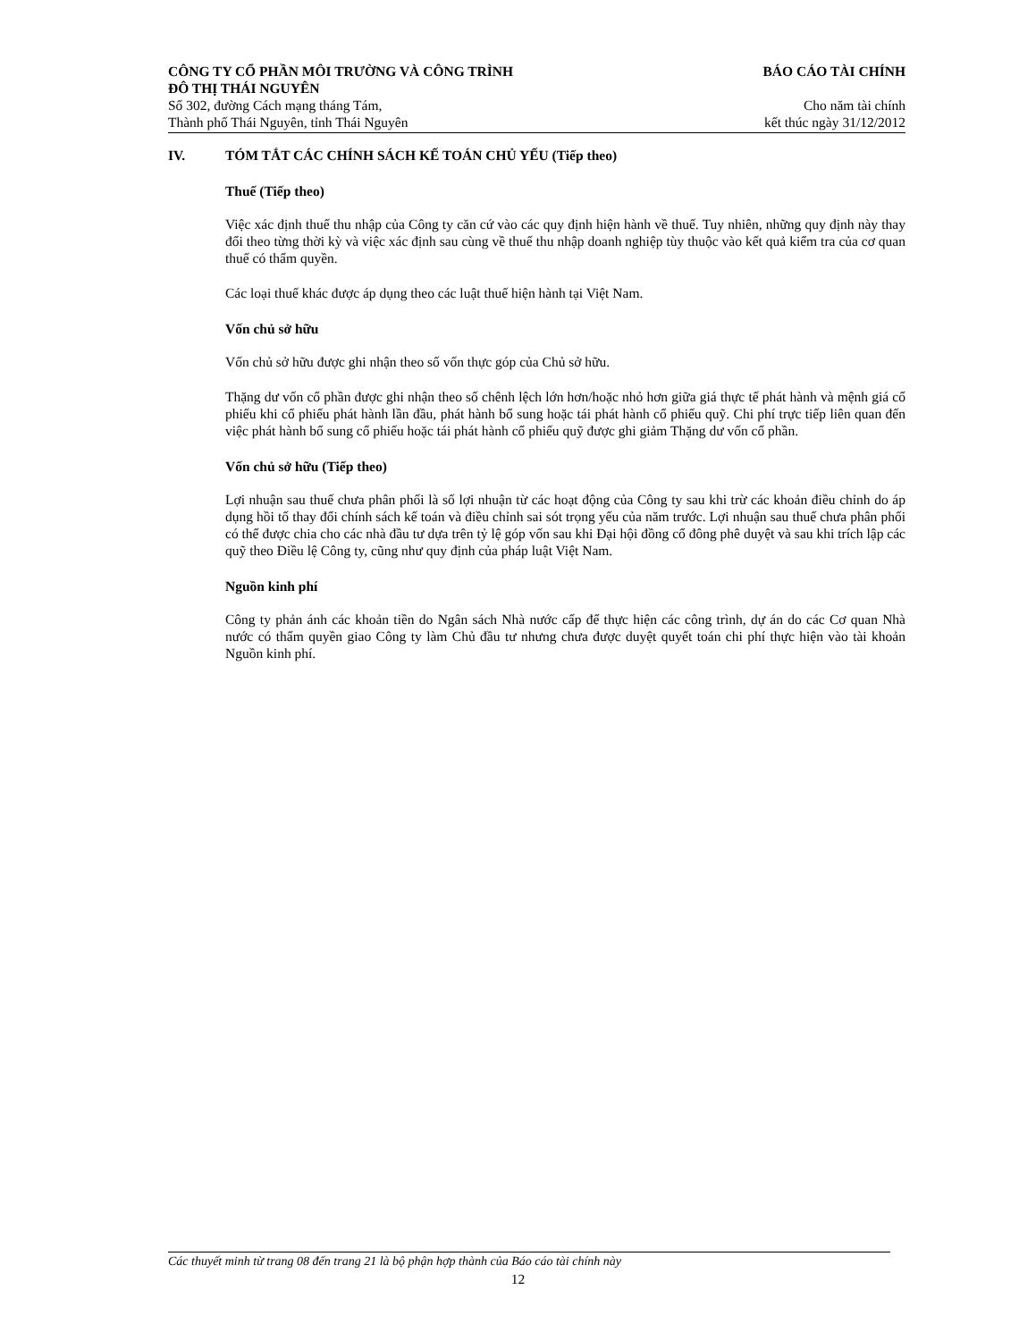CÔNG TY CỔ PHẦN MÔI TRƯỜNG VÀ CÔNG TRÌNH BÁO CÁO TÀI CHÍNH
ĐÔ THỊ THÁI NGUYÊN
Số 302, đường Cách mạng tháng Tám, Cho năm tài chính
Thành phố Thái Nguyên, tỉnh Thái Nguyên kết thúc ngày 31/12/2012
IV. TÓM TẮT CÁC CHÍNH SÁCH KẾ TOÁN CHỦ YẾU (Tiếp theo)
Thuế (Tiếp theo)
Việc xác định thuế thu nhập của Công ty căn cứ vào các quy định hiện hành về thuế. Tuy nhiên, những quy định này thay đổi theo từng thời kỳ và việc xác định sau cùng về thuế thu nhập doanh nghiệp tùy thuộc vào kết quả kiểm tra của cơ quan thuế có thẩm quyền.
Các loại thuế khác được áp dụng theo các luật thuế hiện hành tại Việt Nam.
Vốn chủ sở hữu
Vốn chủ sở hữu được ghi nhận theo số vốn thực góp của Chủ sở hữu.
Thặng dư vốn cổ phần được ghi nhận theo số chênh lệch lớn hơn/hoặc nhỏ hơn giữa giá thực tế phát hành và mệnh giá cổ phiếu khi cổ phiếu phát hành lần đầu, phát hành bổ sung hoặc tái phát hành cổ phiếu quỹ. Chi phí trực tiếp liên quan đến việc phát hành bổ sung cổ phiếu hoặc tái phát hành cổ phiếu quỹ được ghi giảm Thặng dư vốn cổ phần.
Vốn chủ sở hữu (Tiếp theo)
Lợi nhuận sau thuế chưa phân phối là số lợi nhuận từ các hoạt động của Công ty sau khi trừ các khoản điều chỉnh do áp dụng hồi tố thay đổi chính sách kế toán và điều chỉnh sai sót trọng yếu của năm trước. Lợi nhuận sau thuế chưa phân phối có thể được chia cho các nhà đầu tư dựa trên tỷ lệ góp vốn sau khi Đại hội đồng cổ đông phê duyệt và sau khi trích lập các quỹ theo Điều lệ Công ty, cũng như quy định của pháp luật Việt Nam.
Nguồn kinh phí
Công ty phản ánh các khoản tiền do Ngân sách Nhà nước cấp để thực hiện các công trình, dự án do các Cơ quan Nhà nước có thẩm quyền giao Công ty làm Chủ đầu tư nhưng chưa được duyệt quyết toán chi phí thực hiện vào tài khoản Nguồn kinh phí.
Các thuyết minh từ trang 08 đến trang 21 là bộ phận hợp thành của Báo cáo tài chính này
12